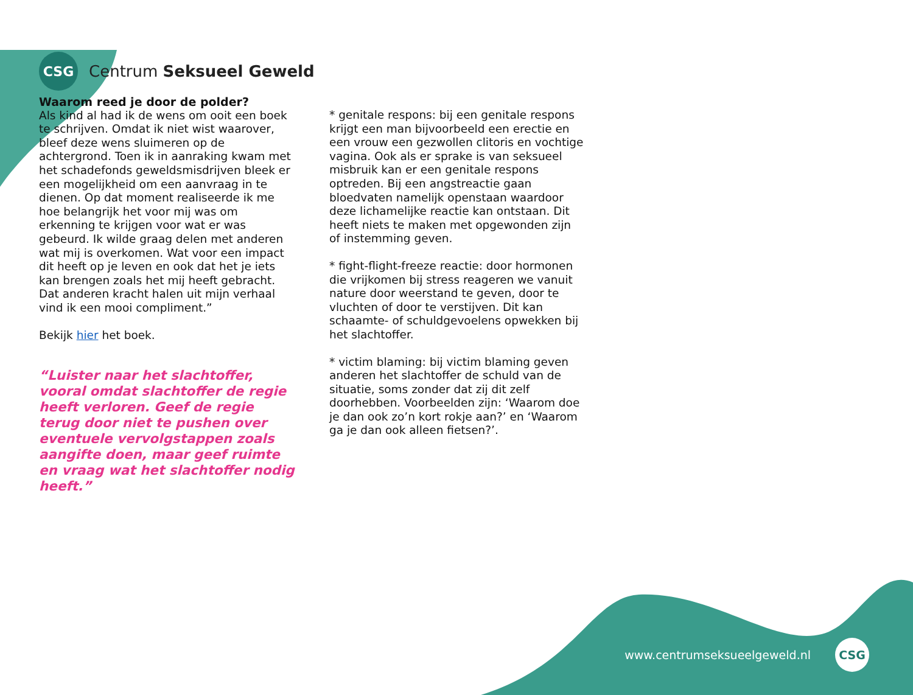CSG
Centrum Seksueel Geweld
Waarom reed je door de polder?
Als kind al had ik de wens om ooit een boek te schrijven. Omdat ik niet wist waarover, bleef deze wens sluimeren op de achtergrond. Toen ik in aanraking kwam met het schadefonds geweldsmisdrijven bleek er een mogelijkheid om een aanvraag in te dienen. Op dat moment realiseerde ik me hoe belangrijk het voor mij was om erkenning te krijgen voor wat er was gebeurd. Ik wilde graag delen met anderen wat mij is overkomen. Wat voor een impact dit heeft op je leven en ook dat het je iets kan brengen zoals het mij heeft gebracht. Dat anderen kracht halen uit mijn verhaal vind ik een mooi compliment.”
Bekijk hier het boek.
“Luister naar het slachtoffer, vooral omdat slachtoffer de regie heeft verloren. Geef de regie terug door niet te pushen over eventuele vervolgstappen zoals aangifte doen, maar geef ruimte en vraag wat het slachtoffer nodig heeft.”
* genitale respons: bij een genitale respons krijgt een man bijvoorbeeld een erectie en een vrouw een gezwollen clitoris en vochtige vagina. Ook als er sprake is van seksueel misbruik kan er een genitale respons optreden. Bij een angstreactie gaan bloedvaten namelijk openstaan waardoor deze lichamelijke reactie kan ontstaan. Dit heeft niets te maken met opgewonden zijn of instemming geven.
* fight-flight-freeze reactie: door hormonen die vrijkomen bij stress reageren we vanuit nature door weerstand te geven, door te vluchten of door te verstijven. Dit kan schaamte- of schuldgevoelens opwekken bij het slachtoffer.
* victim blaming: bij victim blaming geven anderen het slachtoffer de schuld van de situatie, soms zonder dat zij dit zelf doorhebben. Voorbeelden zijn: ‘Waarom doe je dan ook zo’n kort rokje aan?’ en ‘Waarom ga je dan ook alleen fietsen?’.
www.centrumseksueelgeweld.nl
CSG